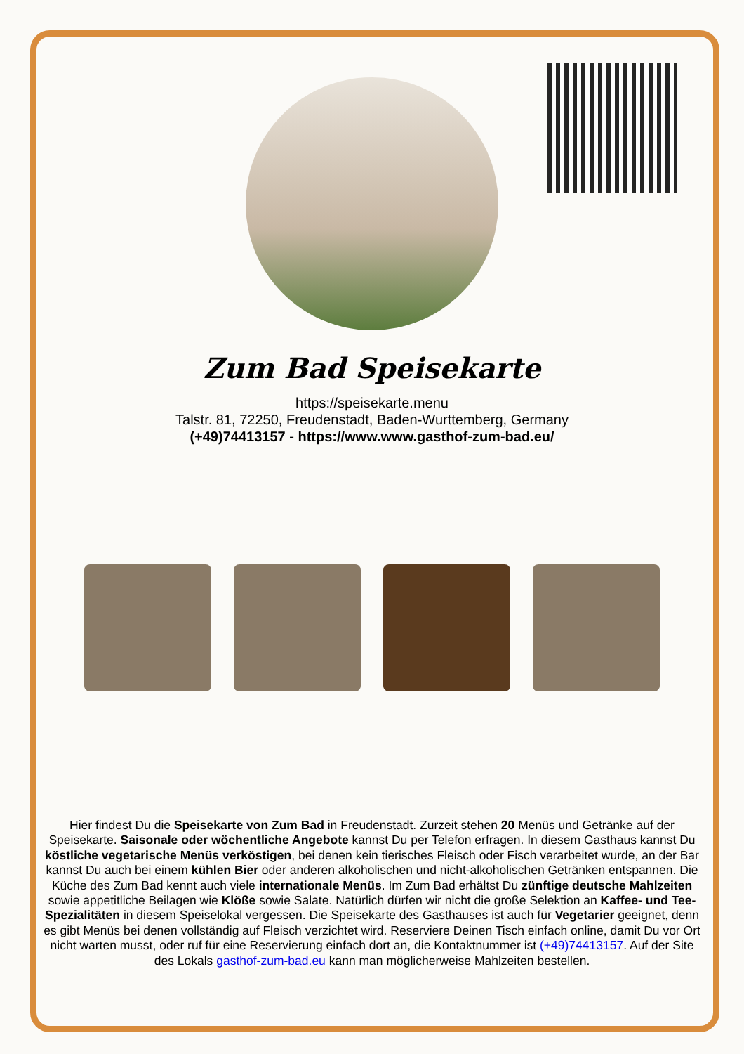Zum Bad Speisekarte
https://speisekarte.menu
Talstr. 81, 72250, Freudenstadt, Baden-Wurttemberg, Germany
(+49)74413157 - https://www.www.gasthof-zum-bad.eu/
Hier findest Du die Speisekarte von Zum Bad in Freudenstadt. Zurzeit stehen 20 Menüs und Getränke auf der Speisekarte. Saisonale oder wöchentliche Angebote kannst Du per Telefon erfragen. In diesem Gasthaus kannst Du köstliche vegetarische Menüs verköstigen, bei denen kein tierisches Fleisch oder Fisch verarbeitet wurde, an der Bar kannst Du auch bei einem kühlen Bier oder anderen alkoholischen und nicht-alkoholischen Getränken entspannen. Die Küche des Zum Bad kennt auch viele internationale Menüs. Im Zum Bad erhältst Du zünftige deutsche Mahlzeiten sowie appetitliche Beilagen wie Klöße sowie Salate. Natürlich dürfen wir nicht die große Selektion an Kaffee- und Tee-Spezialitäten in diesem Speiselokal vergessen. Die Speisekarte des Gasthauses ist auch für Vegetarier geeignet, denn es gibt Menüs bei denen vollständig auf Fleisch verzichtet wird. Reserviere Deinen Tisch einfach online, damit Du vor Ort nicht warten musst, oder ruf für eine Reservierung einfach dort an, die Kontaktnummer ist (+49)74413157. Auf der Site des Lokals gasthof-zum-bad.eu kann man möglicherweise Mahlzeiten bestellen.